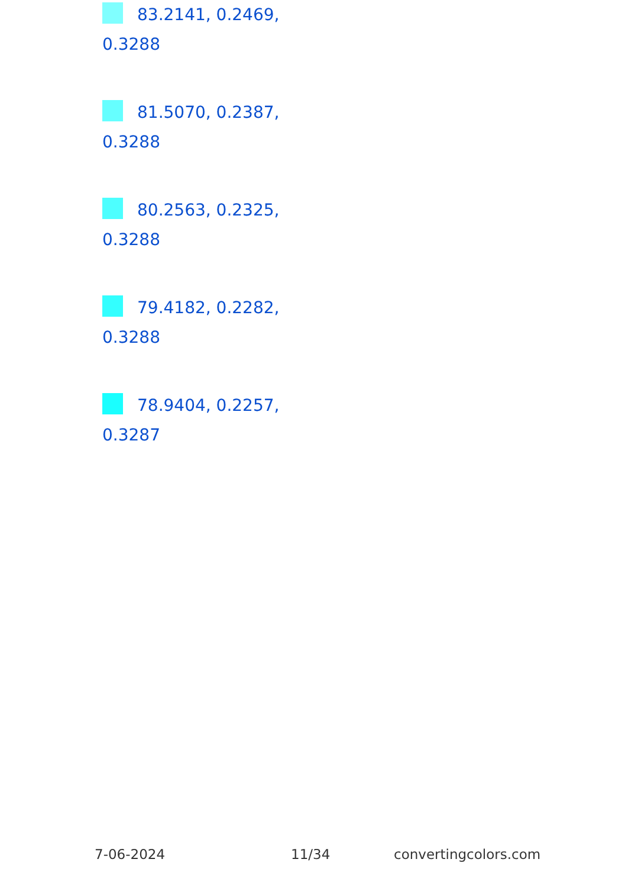83.2141, 0.2469, 0.3288
81.5070, 0.2387, 0.3288
80.2563, 0.2325, 0.3288
79.4182, 0.2282, 0.3288
78.9404, 0.2257, 0.3287
7-06-2024 11/34 convertingcolors.com